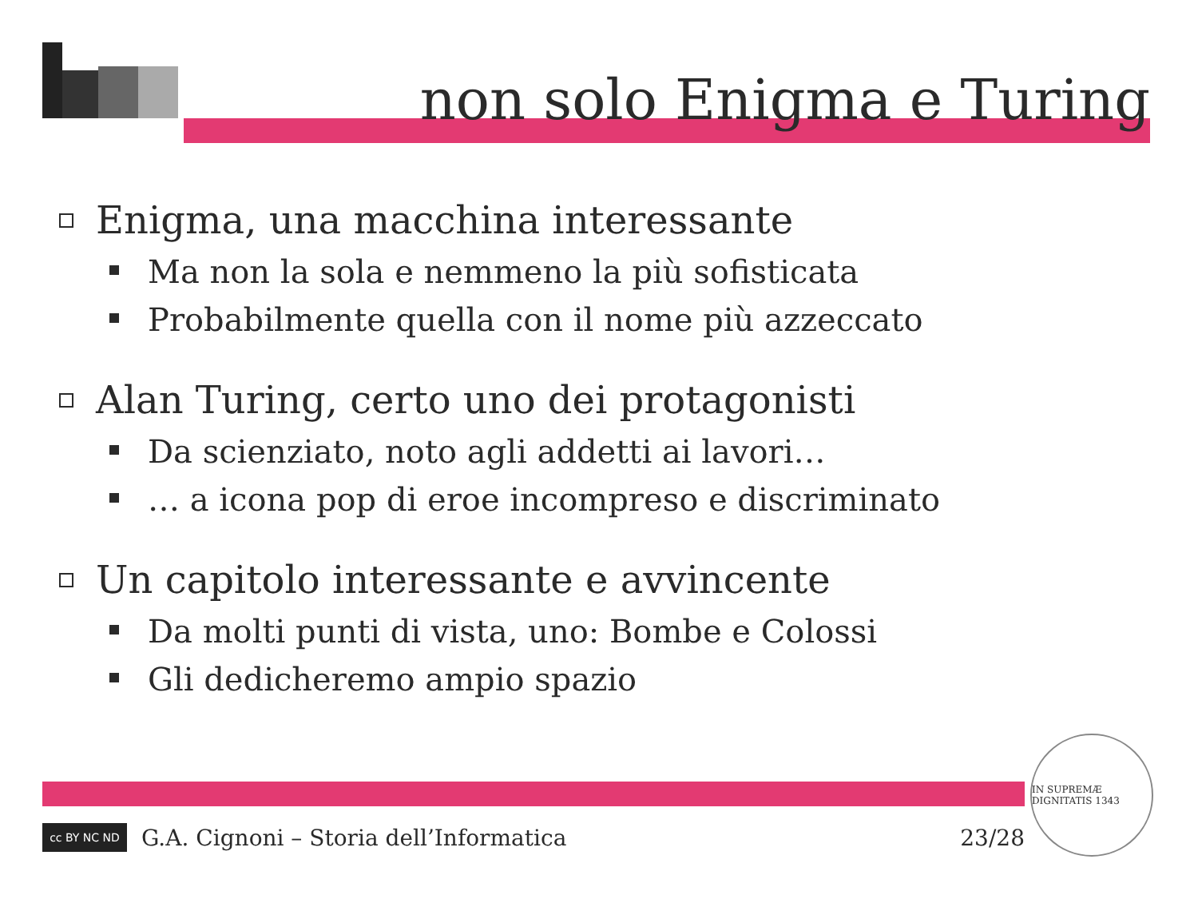non solo Enigma e Turing
Enigma, una macchina interessante
Ma non la sola e nemmeno la più sofisticata
Probabilmente quella con il nome più azzeccato
Alan Turing, certo uno dei protagonisti
Da scienziato, noto agli addetti ai lavori…
… a icona pop di eroe incompreso e discriminato
Un capitolo interessante e avvincente
Da molti punti di vista, uno: Bombe e Colossi
Gli dedicheremo ampio spazio
cc BY NC ND
G.A. Cignoni – Storia dell’Informatica 23/28
IN SUPREMÆ DIGNITATIS 1343